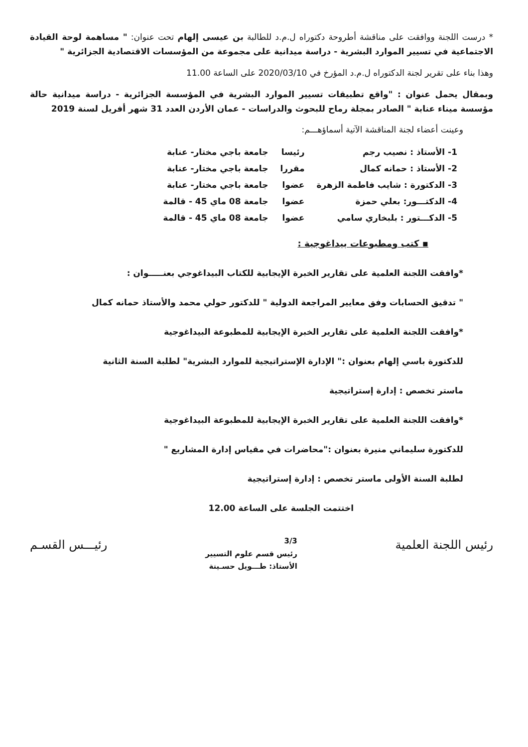* درست اللجنة ووافقت على مناقشة أطروحة دكتوراه ل.م.د للطالبة بن عيسى إلهام تحت عنوان: " مساهمة لوحة القيادة الاجتماعية في تسيير الموارد البشرية - دراسة ميدانية على مجموعة من المؤسسات الاقتصادية الجزائرية "
وهذا بناء على تقرير لجنة الدكتوراه ل.م.د المؤرخ في 2020/03/10 على الساعة 11.00
وبمقال يحمل عنوان : "واقع تطبيقات تسيير الموارد البشرية في المؤسسة الجزائرية - دراسة ميدانية حالة مؤسسة ميناء عنابة " الصادر بمجلة رماح للبحوث والدراسات - عمان الأردن العدد 31 شهر أفريل لسنة 2019
وعينت أعضاء لجنة المناقشة الآتية أسماؤهـــم:
| 1- الأستاذ : نصيب رجم | رئيسا | جامعة باجي مختار- عنابة |
| 2- الأستاذ : حمانه كمال | مقررا | جامعة باجي مختار- عنابة |
| 3- الدكتورة : شايب فاطمة الزهرة | عضوا | جامعة باجي مختار- عنابة |
| 4- الدكتـــور: بعلي حمزة | عضوا | جامعة 08 ماي 45 - قالمة |
| 5- الدكـــتور : بلبخاري سامي | عضوا | جامعة 08 ماي 45 - قالمة |
▪ كتب ومطبوعات بيداغوجية :
*وافقت اللجنة العلمية على تقارير الخبرة الإيجابية للكتاب البيداغوجي بعنـــــوان :
" تدقيق الحسابات وفق معايير المراجعة الدولية " للدكتور حولي محمد والأستاذ حمانه كمال
*وافقت اللجنة العلمية على تقارير الخبرة الإيجابية للمطبوعة البيداغوجية
للدكتورة باسي إلهام بعنوان :" الإدارة الإستراتيجية للموارد البشرية" لطلبة السنة الثانية
ماستر تخصص : إدارة إستراتيجية
*وافقت اللجنة العلمية على تقارير الخبرة الإيجابية للمطبوعة البيداغوجية
للدكتورة سليماني منيرة بعنوان :"محاضرات في مقياس إدارة المشاريع "
لطلبة السنة الأولى ماستر تخصص : إدارة إستراتيجية
اختتمت الجلسة على الساعة 12.00
رئيس اللجنة العلمية
3/3
رئيس قسم علوم التسيير
الأستاذ: طـــويل حسـينة
رئيـــس القسـم